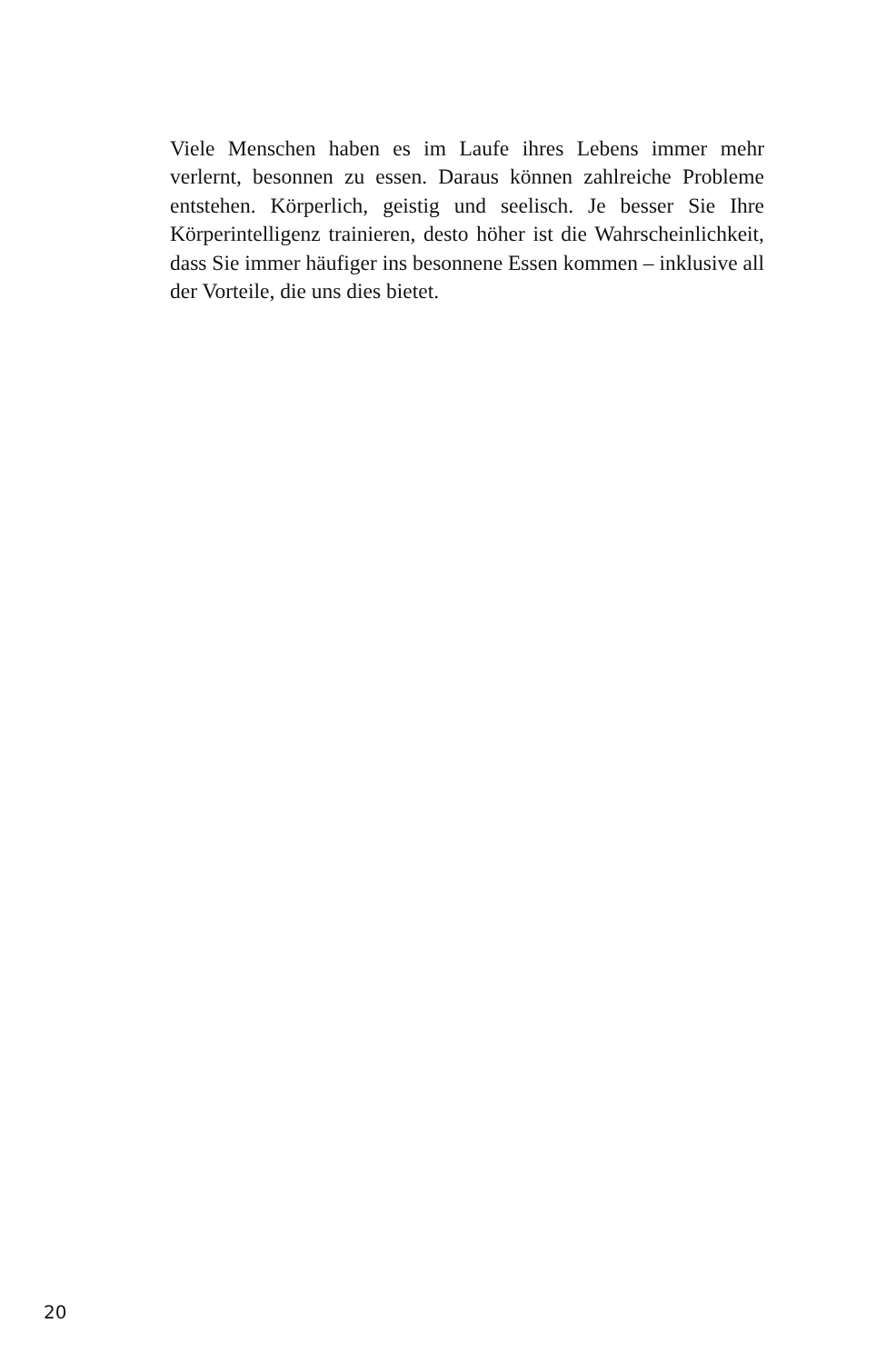Viele Menschen haben es im Laufe ihres Lebens immer mehr verlernt, besonnen zu essen. Daraus können zahlreiche Probleme entstehen. Körperlich, geistig und seelisch. Je besser Sie Ihre Körperintelligenz trainieren, desto höher ist die Wahrscheinlich­keit, dass Sie immer häufiger ins besonnene Essen kommen – inklusive all der Vorteile, die uns dies bietet.
20